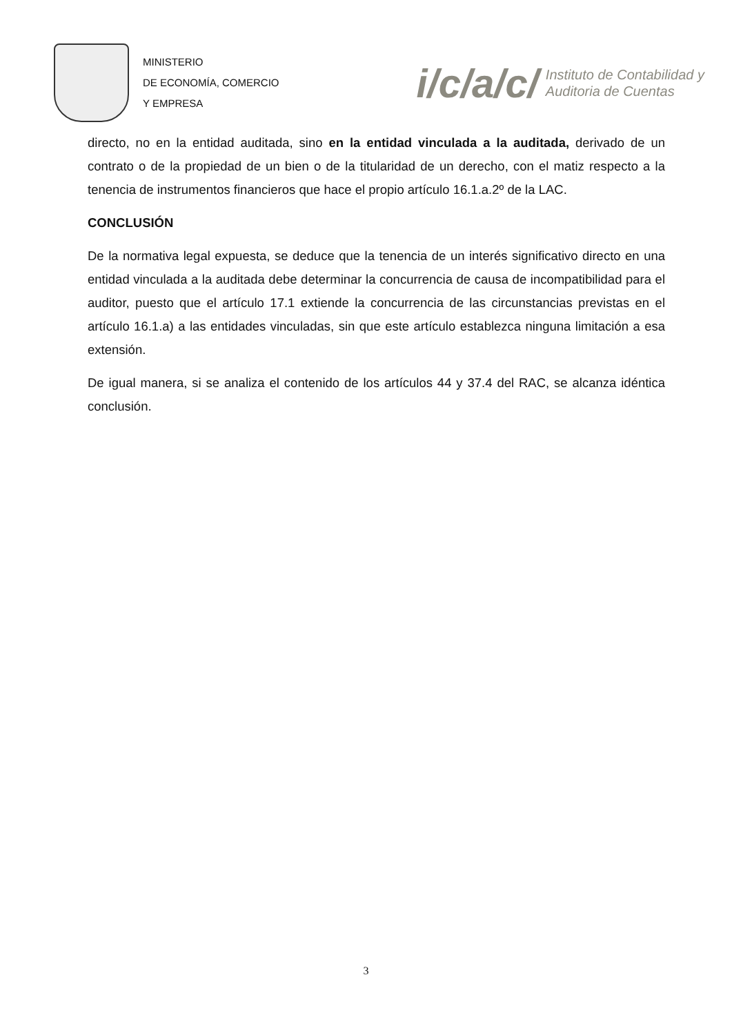MINISTERIO
DE ECONOMÍA, COMERCIO
Y EMPRESA
i/c/a/c/ Instituto de Contabilidad y
Auditoria de Cuentas
directo, no en la entidad auditada, sino en la entidad vinculada a la auditada, derivado de un contrato o de la propiedad de un bien o de la titularidad de un derecho, con el matiz respecto a la tenencia de instrumentos financieros que hace el propio artículo 16.1.a.2º de la LAC.
CONCLUSIÓN
De la normativa legal expuesta, se deduce que la tenencia de un interés significativo directo en una entidad vinculada a la auditada debe determinar la concurrencia de causa de incompatibilidad para el auditor, puesto que el artículo 17.1 extiende la concurrencia de las circunstancias previstas en el artículo 16.1.a) a las entidades vinculadas, sin que este artículo establezca ninguna limitación a esa extensión.
De igual manera, si se analiza el contenido de los artículos 44 y 37.4 del RAC, se alcanza idéntica conclusión.
3